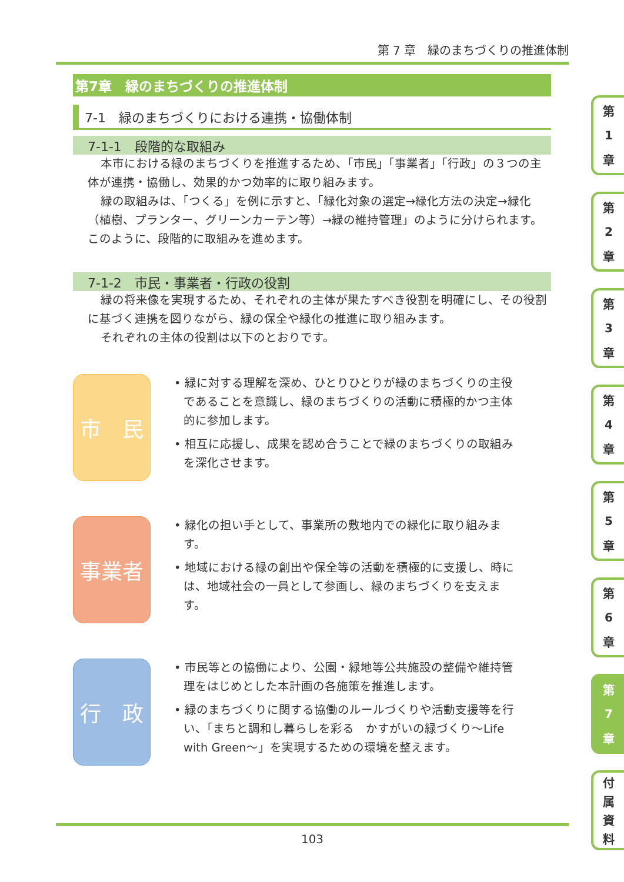第 7 章　緑のまちづくりの推進体制
第7章　緑のまちづくりの推進体制
7-1　緑のまちづくりにおける連携・協働体制
7-1-1　段階的な取組み
本市における緑のまちづくりを推進するため、「市民」「事業者」「行政」の３つの主体が連携・協働し、効果的かつ効率的に取り組みます。
緑の取組みは、「つくる」を例に示すと、「緑化対象の選定→緑化方法の決定→緑化（植樹、プランター、グリーンカーテン等）→緑の維持管理」のように分けられます。このように、段階的に取組みを進めます。
7-1-2　市民・事業者・行政の役割
緑の将来像を実現するため、それぞれの主体が果たすべき役割を明確にし、その役割に基づく連携を図りながら、緑の保全や緑化の推進に取り組みます。
それぞれの主体の役割は以下のとおりです。
市　民
• 緑に対する理解を深め、ひとりひとりが緑のまちづくりの主役であることを意識し、緑のまちづくりの活動に積極的かつ主体的に参加します。
• 相互に応援し、成果を認め合うことで緑のまちづくりの取組みを深化させます。
事業者
• 緑化の担い手として、事業所の敷地内での緑化に取り組みます。
• 地域における緑の創出や保全等の活動を積極的に支援し、時には、地域社会の一員として参画し、緑のまちづくりを支えます。
行　政
• 市民等との協働により、公園・緑地等公共施設の整備や維持管理をはじめとした本計画の各施策を推進します。
• 緑のまちづくりに関する協働のルールづくりや活動支援等を行い、「まちと調和し暮らしを彩る　かすがいの緑づくり～Life with Green～」を実現するための環境を整えます。
第
1
章
第
2
章
第
3
章
第
4
章
第
5
章
第
6
章
第
7
章
付属資料
103